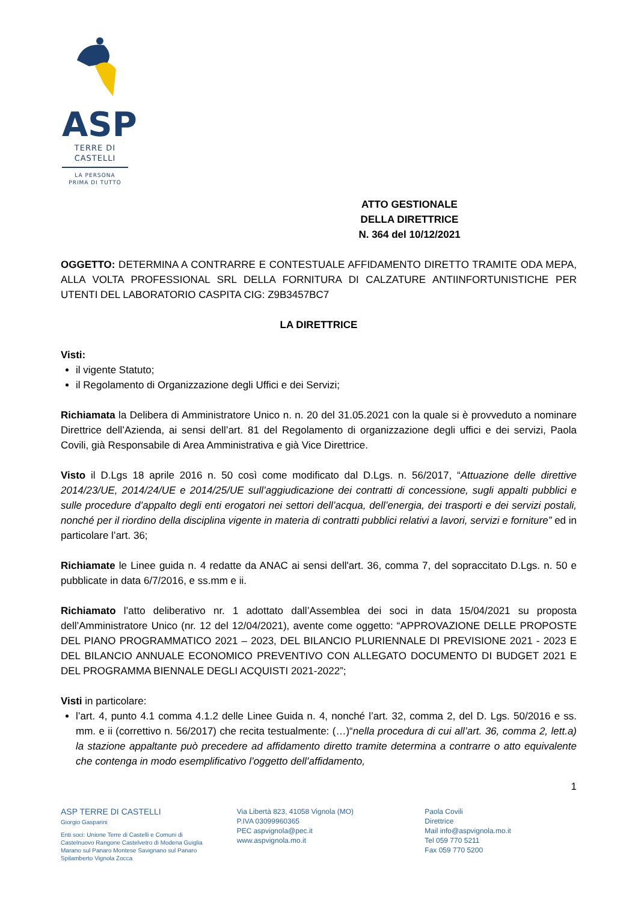ASP
TERRE DI
CASTELLI
LA PERSONA
PRIMA DI TUTTO
ATTO GESTIONALE
DELLA DIRETTRICE
N. 364 del 10/12/2021
OGGETTO: DETERMINA A CONTRARRE E CONTESTUALE AFFIDAMENTO DIRETTO TRAMITE ODA MEPA, ALLA VOLTA PROFESSIONAL SRL DELLA FORNITURA DI CALZATURE ANTIINFORTUNISTICHE PER UTENTI DEL LABORATORIO CASPITA CIG: Z9B3457BC7
LA DIRETTRICE
Visti:
il vigente Statuto;
il Regolamento di Organizzazione degli Uffici e dei Servizi;
Richiamata la Delibera di Amministratore Unico n. n. 20 del 31.05.2021 con la quale si è provveduto a nominare Direttrice dell’Azienda, ai sensi dell’art. 81 del Regolamento di organizzazione degli uffici e dei servizi, Paola Covili, già Responsabile di Area Amministrativa e già Vice Direttrice.
Visto il D.Lgs 18 aprile 2016 n. 50 così come modificato dal D.Lgs. n. 56/2017, “Attuazione delle direttive 2014/23/UE, 2014/24/UE e 2014/25/UE sull’aggiudicazione dei contratti di concessione, sugli appalti pubblici e sulle procedure d’appalto degli enti erogatori nei settori dell’acqua, dell’energia, dei trasporti e dei servizi postali, nonché per il riordino della disciplina vigente in materia di contratti pubblici relativi a lavori, servizi e forniture” ed in particolare l’art. 36;
Richiamate le Linee guida n. 4 redatte da ANAC ai sensi dell'art. 36, comma 7, del sopraccitato D.Lgs. n. 50 e pubblicate in data 6/7/2016, e ss.mm e ii.
Richiamato l’atto deliberativo nr. 1 adottato dall’Assemblea dei soci in data 15/04/2021 su proposta dell’Amministratore Unico (nr. 12 del 12/04/2021), avente come oggetto: “APPROVAZIONE DELLE PROPOSTE DEL PIANO PROGRAMMATICO 2021 – 2023, DEL BILANCIO PLURIENNALE DI PREVISIONE 2021 - 2023 E DEL BILANCIO ANNUALE ECONOMICO PREVENTIVO CON ALLEGATO DOCUMENTO DI BUDGET 2021 E DEL PROGRAMMA BIENNALE DEGLI ACQUISTI 2021-2022”;
Visti in particolare:
l’art. 4, punto 4.1 comma 4.1.2 delle Linee Guida n. 4, nonché l’art. 32, comma 2, del D. Lgs. 50/2016 e ss. mm. e ii (correttivo n. 56/2017) che recita testualmente: (…)“nella procedura di cui all’art. 36, comma 2, lett.a) la stazione appaltante può precedere ad affidamento diretto tramite determina a contrarre o atto equivalente che contenga in modo esemplificativo l’oggetto dell’affidamento,
1
ASP TERRE DI CASTELLI
Giorgio Gasparini
Enti soci: Unione Terre di Castelli e Comuni di Castelnuovo Rangone Castelvetro di Modena Guiglia Marano sul Panaro Montese Savignano sul Panaro Spilamberto Vignola Zocca
Via Libertà 823, 41058 Vignola (MO)
P.IVA 03099960365
PEC aspvignola@pec.it
www.aspvignola.mo.it
Paola Covili
Direttrice
Mail info@aspvignola.mo.it
Tel 059 770 5211
Fax 059 770 5200